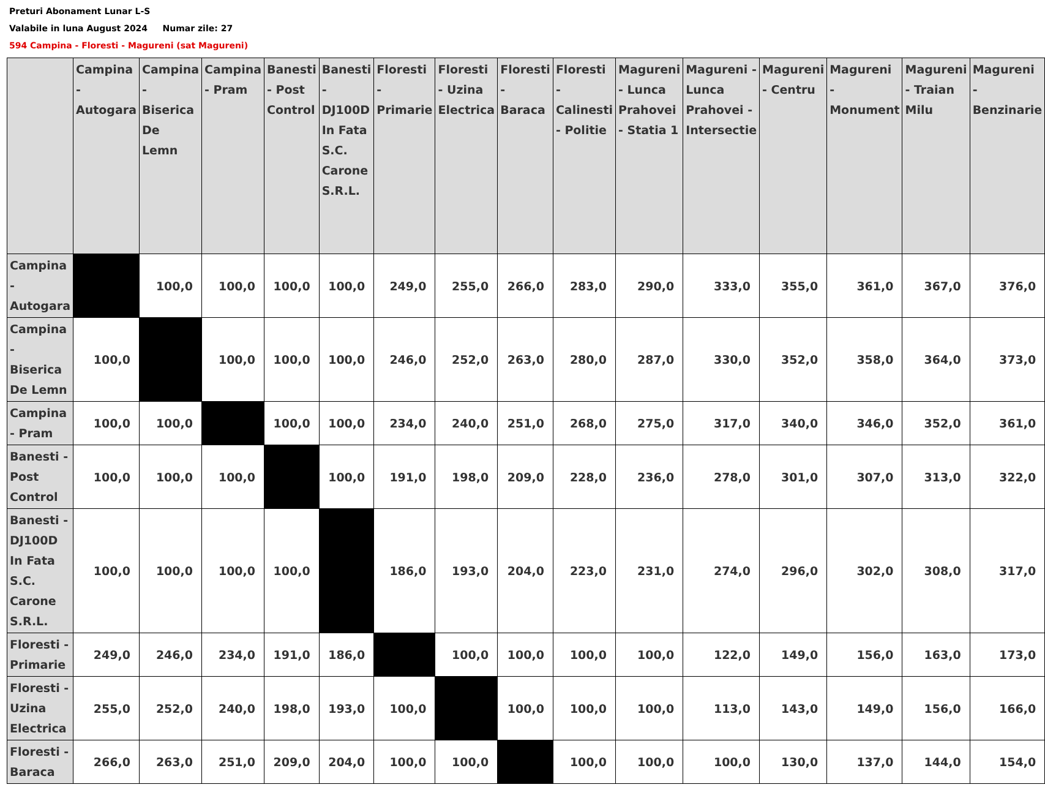Preturi Abonament Lunar L-S
Valabile in luna August 2024 Numar zile: 27
594 Campina - Floresti - Magureni (sat Magureni)
| | Campina - Autogara | Campina - Biserica De Lemn | Campina - Pram | Banesti - Post Control | Banesti - DJ100D In Fata S.C. Carone S.R.L. | Floresti - Primarie | Floresti - Uzina Electrica | Floresti - Baraca | Floresti - Calinesti - Politie | Magureni - Lunca Prahovei - Statia 1 | Magureni - Lunca Prahovei - Intersectie | Magureni - Centru | Magureni - Monument | Magureni - Traian Milu | Magureni - Benzinarie |
| --- | --- | --- | --- | --- | --- | --- | --- | --- | --- | --- | --- | --- | --- | --- | --- |
| Campina - Autogara | | 100,0 | 100,0 | 100,0 | 100,0 | 249,0 | 255,0 | 266,0 | 283,0 | 290,0 | 333,0 | 355,0 | 361,0 | 367,0 | 376,0 |
| Campina - Biserica De Lemn | 100,0 | | 100,0 | 100,0 | 100,0 | 246,0 | 252,0 | 263,0 | 280,0 | 287,0 | 330,0 | 352,0 | 358,0 | 364,0 | 373,0 |
| Campina - Pram | 100,0 | 100,0 | | 100,0 | 100,0 | 234,0 | 240,0 | 251,0 | 268,0 | 275,0 | 317,0 | 340,0 | 346,0 | 352,0 | 361,0 |
| Banesti - Post Control | 100,0 | 100,0 | 100,0 | | 100,0 | 191,0 | 198,0 | 209,0 | 228,0 | 236,0 | 278,0 | 301,0 | 307,0 | 313,0 | 322,0 |
| Banesti - DJ100D In Fata S.C. Carone S.R.L. | 100,0 | 100,0 | 100,0 | 100,0 | | 186,0 | 193,0 | 204,0 | 223,0 | 231,0 | 274,0 | 296,0 | 302,0 | 308,0 | 317,0 |
| Floresti - Primarie | 249,0 | 246,0 | 234,0 | 191,0 | 186,0 | | 100,0 | 100,0 | 100,0 | 100,0 | 122,0 | 149,0 | 156,0 | 163,0 | 173,0 |
| Floresti - Uzina Electrica | 255,0 | 252,0 | 240,0 | 198,0 | 193,0 | 100,0 | | 100,0 | 100,0 | 100,0 | 113,0 | 143,0 | 149,0 | 156,0 | 166,0 |
| Floresti - Baraca | 266,0 | 263,0 | 251,0 | 209,0 | 204,0 | 100,0 | 100,0 | | 100,0 | 100,0 | 100,0 | 130,0 | 137,0 | 144,0 | 154,0 |